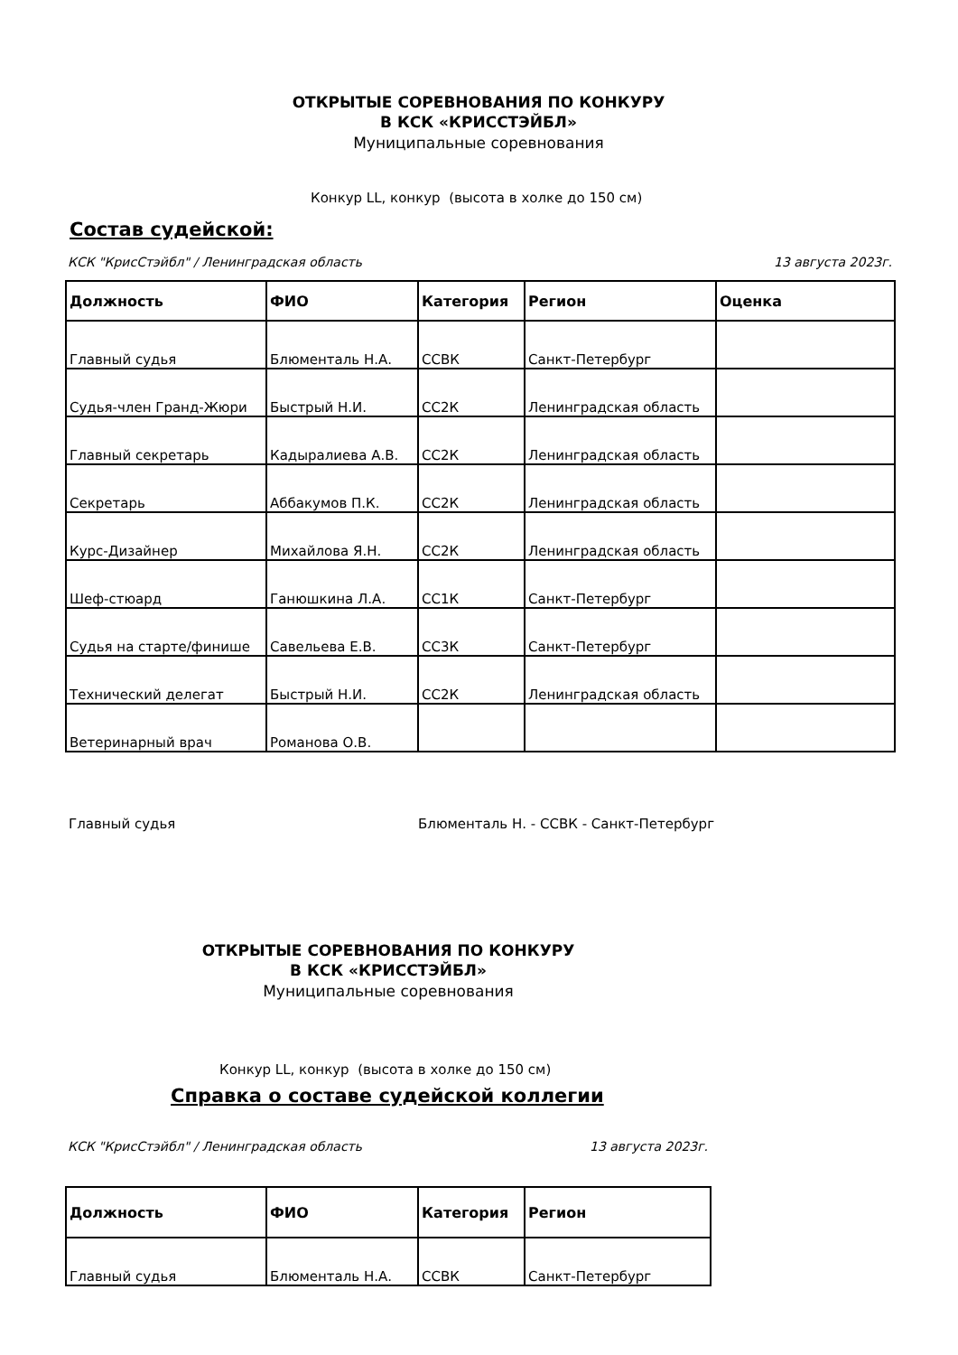ОТКРЫТЫЕ СОРЕВНОВАНИЯ ПО КОНКУРУ
В КСК «КРИССТЭЙБЛ»
Муниципальные соревнования
Конкур LL, конкур (высота в холке до 150 см)
Состав судейской:
КСК "КрисСтэйбл" / Ленинградская область 13 августа 2023г.
| Должность | ФИО | Категория | Регион | Оценка |
| --- | --- | --- | --- | --- |
| Главный судья | Блюменталь Н.А. | ССВК | Санкт-Петербург | |
| Судья-член Гранд-Жюри | Быстрый Н.И. | СС2К | Ленинградская область | |
| Главный секретарь | Кадыралиева А.В. | СС2К | Ленинградская область | |
| Секретарь | Аббакумов П.К. | СС2К | Ленинградская область | |
| Курс-Дизайнер | Михайлова Я.Н. | СС2К | Ленинградская область | |
| Шеф-стюард | Ганюшкина Л.А. | СС1К | Санкт-Петербург | |
| Судья на старте/финише | Савельева Е.В. | СС3К | Санкт-Петербург | |
| Технический делегат | Быстрый Н.И. | СС2К | Ленинградская область | |
| Ветеринарный врач | Романова О.В. | | | |
Главный судья Блюменталь Н. - ССВК - Санкт-Петербург
ОТКРЫТЫЕ СОРЕВНОВАНИЯ ПО КОНКУРУ
В КСК «КРИССТЭЙБЛ»
Муниципальные соревнования
Конкур LL, конкур (высота в холке до 150 см)
Справка о составе судейской коллегии
КСК "КрисСтэйбл" / Ленинградская область 13 августа 2023г.
| Должность | ФИО | Категория | Регион |
| --- | --- | --- | --- |
| Главный судья | Блюменталь Н.А. | ССВК | Санкт-Петербург |